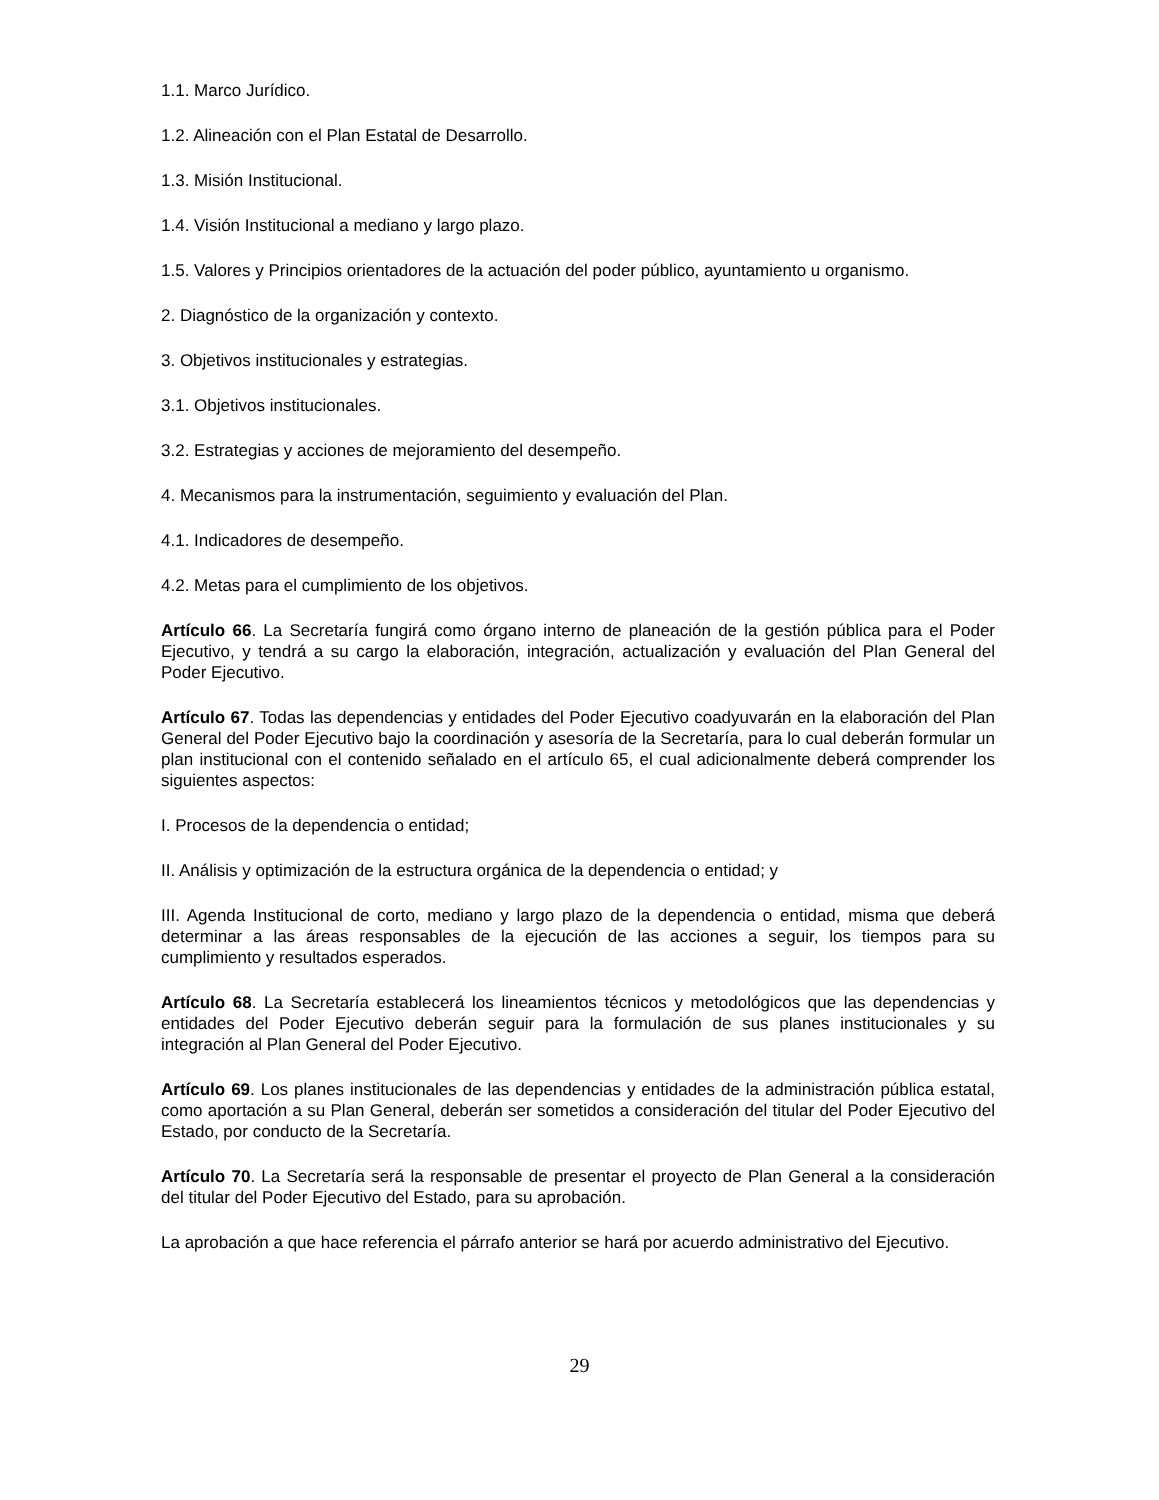1.1. Marco Jurídico.
1.2. Alineación con el Plan Estatal de Desarrollo.
1.3. Misión Institucional.
1.4. Visión Institucional a mediano y largo plazo.
1.5. Valores y Principios orientadores de la actuación del poder público, ayuntamiento u organismo.
2. Diagnóstico de la organización y contexto.
3. Objetivos institucionales y estrategias.
3.1. Objetivos institucionales.
3.2. Estrategias y acciones de mejoramiento del desempeño.
4. Mecanismos para la instrumentación, seguimiento y evaluación del Plan.
4.1. Indicadores de desempeño.
4.2. Metas para el cumplimiento de los objetivos.
Artículo 66. La Secretaría fungirá como órgano interno de planeación de la gestión pública para el Poder Ejecutivo, y tendrá a su cargo la elaboración, integración, actualización y evaluación del Plan General del Poder Ejecutivo.
Artículo 67. Todas las dependencias y entidades del Poder Ejecutivo coadyuvarán en la elaboración del Plan General del Poder Ejecutivo bajo la coordinación y asesoría de la Secretaría, para lo cual deberán formular un plan institucional con el contenido señalado en el artículo 65, el cual adicionalmente deberá comprender los siguientes aspectos:
I. Procesos de la dependencia o entidad;
II. Análisis y optimización de la estructura orgánica de la dependencia o entidad; y
III. Agenda Institucional de corto, mediano y largo plazo de la dependencia o entidad, misma que deberá determinar a las áreas responsables de la ejecución de las acciones a seguir, los tiempos para su cumplimiento y resultados esperados.
Artículo 68. La Secretaría establecerá los lineamientos técnicos y metodológicos que las dependencias y entidades del Poder Ejecutivo deberán seguir para la formulación de sus planes institucionales y su integración al Plan General del Poder Ejecutivo.
Artículo 69. Los planes institucionales de las dependencias y entidades de la administración pública estatal, como aportación a su Plan General, deberán ser sometidos a consideración del titular del Poder Ejecutivo del Estado, por conducto de la Secretaría.
Artículo 70. La Secretaría será la responsable de presentar el proyecto de Plan General a la consideración del titular del Poder Ejecutivo del Estado, para su aprobación.
La aprobación a que hace referencia el párrafo anterior se hará por acuerdo administrativo del Ejecutivo.
29